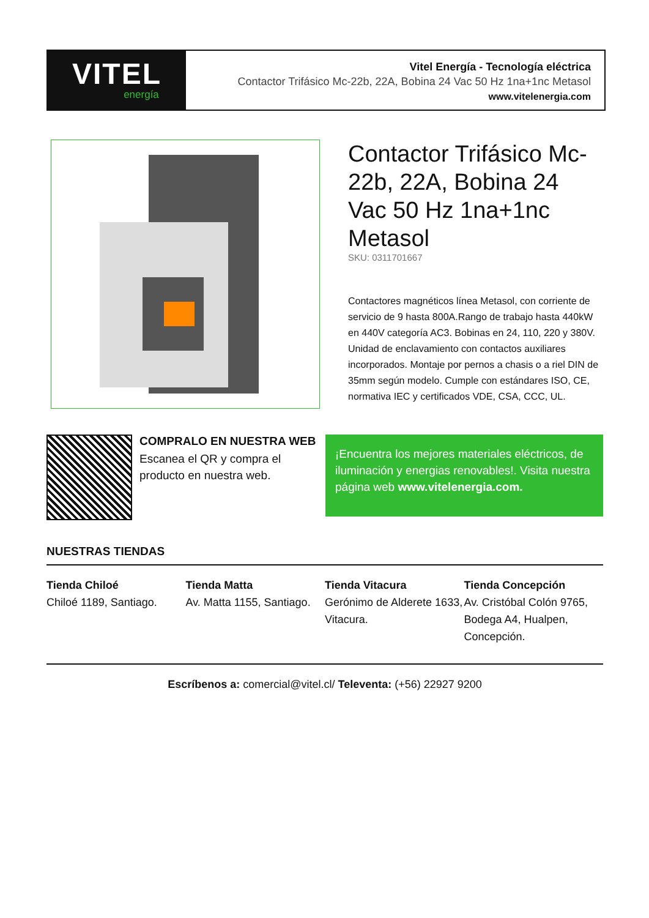VITEL
energía
Vitel Energía - Tecnología eléctrica
Contactor Trifásico Mc-22b, 22A, Bobina 24 Vac 50 Hz 1na+1nc Metasol
www.vitelenergia.com
Contactor Trifásico Mc-22b, 22A, Bobina 24 Vac 50 Hz 1na+1nc Metasol
SKU: 0311701667
Contactores magnéticos línea Metasol, con corriente de servicio de 9 hasta 800A.Rango de trabajo hasta 440kW en 440V categoría AC3. Bobinas en 24, 110, 220 y 380V. Unidad de enclavamiento con contactos auxiliares incorporados. Montaje por pernos a chasis o a riel DIN de 35mm según modelo. Cumple con estándares ISO, CE, normativa IEC y certificados VDE, CSA, CCC, UL.
COMPRALO EN NUESTRA WEB
Escanea el QR y compra el producto en nuestra web.
¡Encuentra los mejores materiales eléctricos, de iluminación y energias renovables!. Visita nuestra página web www.vitelenergia.com.
NUESTRAS TIENDAS
Tienda Chiloé
Chiloé 1189, Santiago.
Tienda Matta
Av. Matta 1155, Santiago.
Tienda Vitacura
Gerónimo de Alderete 1633, Vitacura.
Tienda Concepción
Av. Cristóbal Colón 9765, Bodega A4, Hualpen, Concepción.
Escríbenos a: comercial@vitel.cl/ Televenta: (+56) 22927 9200